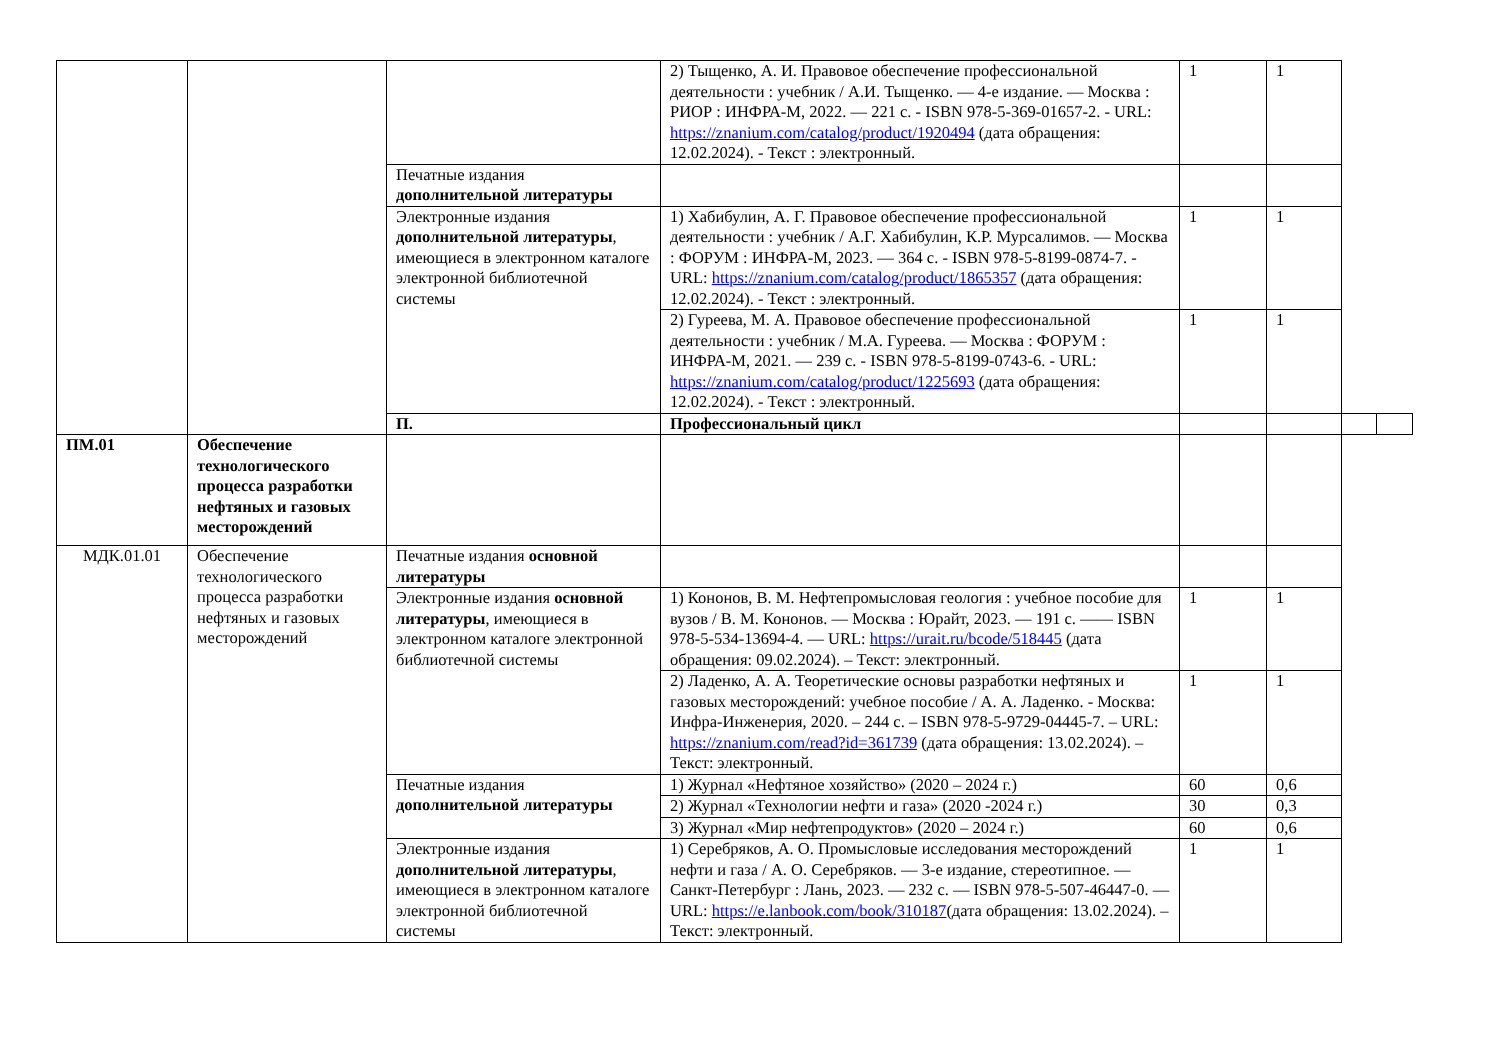| | | | 2) Тыщенко, А. И. Правовое обеспечение профессиональной деятельности : учебник / А.И. Тыщенко. — 4-е издание. — Москва : РИОР : ИНФРА-М, 2022. — 221 с. - ISBN 978-5-369-01657-2. - URL: https://znanium.com/catalog/product/1920494 (дата обращения: 12.02.2024). - Текст : электронный. | 1 | 1 | | |
| | | Печатные издания дополнительной литературы | | | | | |
| | | Электронные издания дополнительной литературы , имеющиеся в электронном каталоге электронной библиотечной системы | 1) Хабибулин, А. Г. Правовое обеспечение профессиональной деятельности : учебник / А.Г. Хабибулин, К.Р. Мурсалимов. — Москва : ФОРУМ : ИНФРА-М, 2023. — 364 с. - ISBN 978-5-8199-0874-7. - URL: https://znanium.com/catalog/product/1865357 (дата обращения: 12.02.2024). - Текст : электронный. | 1 | 1 | | |
| | | | 2) Гуреева, М. А. Правовое обеспечение профессиональной деятельности : учебник / М.А. Гуреева. — Москва : ФОРУМ : ИНФРА-М, 2021. — 239 с. - ISBN 978-5-8199-0743-6. - URL: https://znanium.com/catalog/product/1225693 (дата обращения: 12.02.2024). - Текст : электронный. | 1 | 1 | | |
| | | П. | Профессиональный цикл | | | | |
| ПМ.01 | Обеспечение технологического процесса разработки нефтяных и газовых месторождений | | | | | | |
| МДК.01.01 | Обеспечение технологического процесса разработки нефтяных и газовых месторождений | Печатные издания основной литературы | | | | | |
| | | Электронные издания основной литературы , имеющиеся в электронном каталоге электронной библиотечной системы | 1) Кононов, В. М. Нефтепромысловая геология : учебное пособие для вузов / В. М. Кононов. — Москва : Юрайт, 2023. — 191 с. —— ISBN 978-5-534-13694-4. — URL: https://urait.ru/bcode/518445 (дата обращения: 09.02.2024). – Текст: электронный. | 1 | 1 | | |
| | | | 2) Ладенко, А. А. Теоретические основы разработки нефтяных и газовых месторождений: учебное пособие / А. А. Ладенко. - Москва: Инфра-Инженерия, 2020. – 244 с. – ISBN 978-5-9729-04445-7. – URL: https://znanium.com/read?id=361739 (дата обращения: 13.02.2024). – Текст: электронный. | 1 | 1 | | |
| | | Печатные издания дополнительной литературы | 1) Журнал «Нефтяное хозяйство» (2020 – 2024 г.) | 60 | 0,6 | | |
| | | | 2) Журнал «Технологии нефти и газа» (2020 -2024 г.) | 30 | 0,3 | | |
| | | | 3) Журнал «Мир нефтепродуктов» (2020 – 2024 г.) | 60 | 0,6 | | |
| | | Электронные издания дополнительной литературы , имеющиеся в электронном каталоге электронной библиотечной системы | 1) Серебряков, А. О. Промысловые исследования месторождений нефти и газа / А. О. Серебряков. — 3-е издание, стереотипное. — Санкт-Петербург : Лань, 2023. — 232 с. — ISBN 978-5-507-46447-0. — URL: https://e.lanbook.com/book/310187 (дата обращения: 13.02.2024). – Текст: электронный. | 1 | 1 | | |